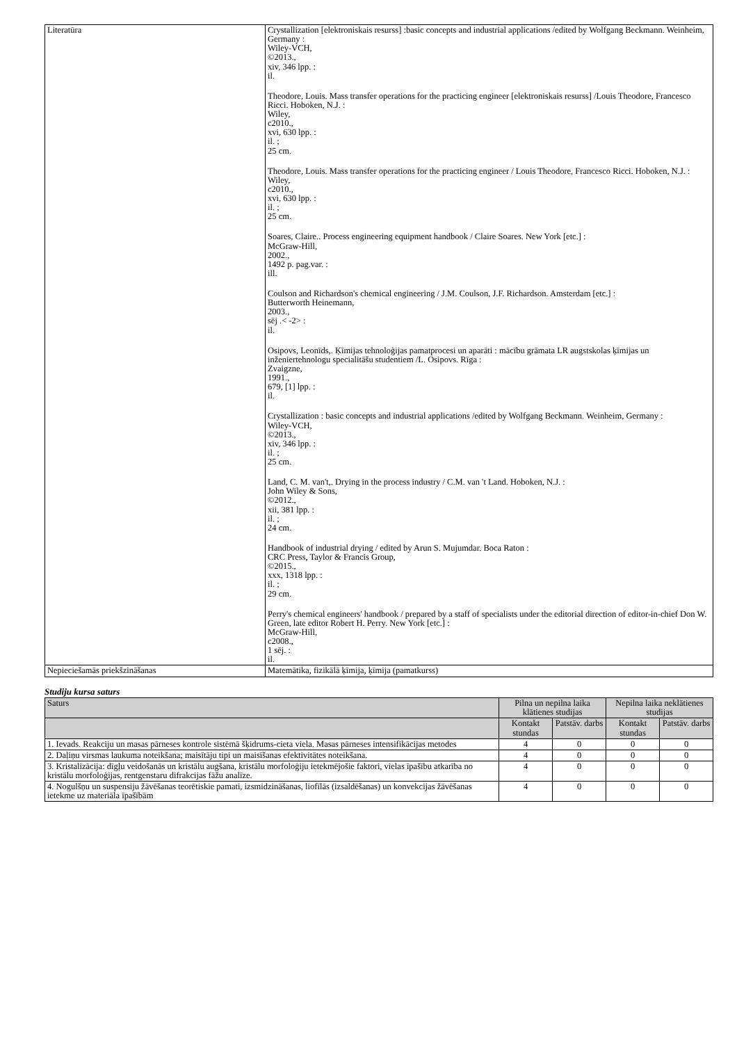| Literatūra | Crystallization [elektroniskais resurss] :basic concepts and industrial applications /edited by Wolfgang Beckmann. Weinheim, Germany : Wiley-VCH, ©2013., xiv, 346 lpp. : il. Theodore, Louis. Mass transfer operations for the practicing engineer [elektroniskais resurss] /Louis Theodore, Francesco Ricci. Hoboken, N.J. : Wiley, c2010., xvi, 630 lpp. : il. ; 25 cm. Theodore, Louis. Mass transfer operations for the practicing engineer / Louis Theodore, Francesco Ricci. Hoboken, N.J. : Wiley, c2010., xvi, 630 lpp. : il. ; 25 cm. Soares, Claire.. Process engineering equipment handbook / Claire Soares. New York [etc.] : McGraw-Hill, 2002., 1492 p. pag.var. : ill. Coulson and Richardson's chemical engineering / J.M. Coulson, J.F. Richardson. Amsterdam [etc.] : Butterworth Heinemann, 2003., sēj .< -2> : il. Osipovs, Leonīds,. Ķīmijas tehnoloģijas pamatprocesi un aparāti : mācību grāmata LR augstskolas ķīmijas un inženiertehnologu specialitāšu studentiem /L. Osipovs. Rīga : Zvaigzne, 1991., 679, [1] lpp. : il. Crystallization : basic concepts and industrial applications /edited by Wolfgang Beckmann. Weinheim, Germany : Wiley-VCH, ©2013., xiv, 346 lpp. : il. ; 25 cm. Land, C. M. van't,. Drying in the process industry / C.M. van 't Land. Hoboken, N.J. : John Wiley & Sons, ©2012., xii, 381 lpp. : il. ; 24 cm. Handbook of industrial drying / edited by Arun S. Mujumdar. Boca Raton : CRC Press, Taylor & Francis Group, ©2015., xxx, 1318 lpp. : il. ; 29 cm. Perry's chemical engineers' handbook / prepared by a staff of specialists under the editorial direction of editor-in-chief Don W. Green, late editor Robert H. Perry. New York [etc.] : McGraw-Hill, c2008., 1 sēj. : il. |
| Nepieciešamās priekšzināšanas | Matemātika, fizikālā ķīmija, ķīmija (pamatkurss) |
Studiju kursa saturs
| Saturs | Pilna un nepilna laika klātienes studijas | | Nepilna laika neklātienes studijas | |
| --- | --- | --- | --- | --- |
| | Kontakt stundas | Patstāv. darbs | Kontakt stundas | Patstāv. darbs |
| 1. Ievads. Reakciju un masas pārneses kontrole sistēmā šķidrums-cieta viela. Masas pārneses intensifikācijas metodes | 4 | 0 | 0 | 0 |
| 2. Daļiņu virsmas laukuma noteikšana; maisītāju tipi un maisīšanas efektivitātes noteikšana. | 4 | 0 | 0 | 0 |
| 3. Kristalizācija: dīgļu veidošanās un kristālu augšana, kristālu morfoloģiju ietekmējošie faktori, vielas īpašību atkarība no kristālu morfoloģijas, rentgenstaru difrakcijas fāžu analīze. | 4 | 0 | 0 | 0 |
| 4. Nogulšņu un suspensiju žāvēšanas teorētiskie pamati, izsmidzināšanas, liofīlās (izsaldēšanas) un konvekcijas žāvēšanas ietekme uz materiāla īpašībām | 4 | 0 | 0 | 0 |